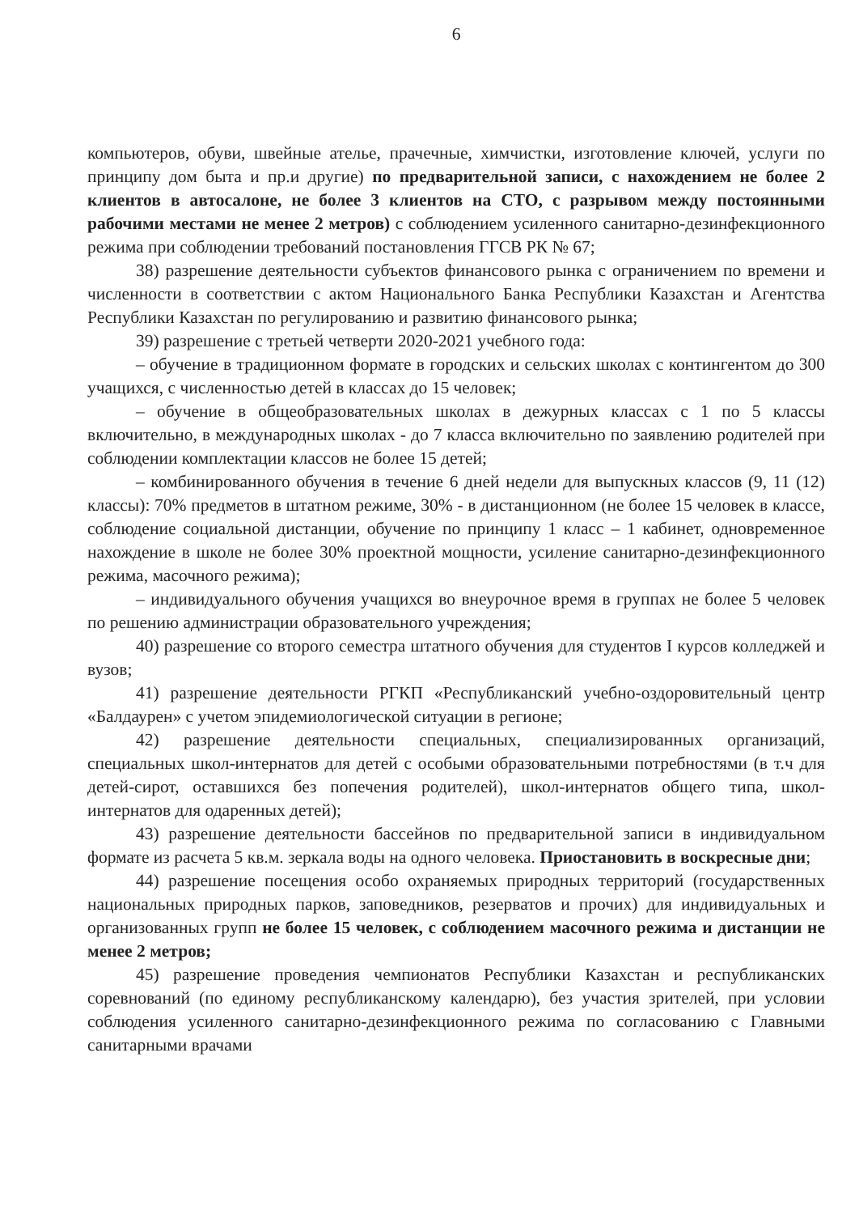6
компьютеров, обуви, швейные ателье, прачечные, химчистки, изготовление ключей, услуги по принципу дом быта и пр.и другие) по предварительной записи, с нахождением не более 2 клиентов в автосалоне, не более 3 клиентов на СТО, с разрывом между постоянными рабочими местами не менее 2 метров) с соблюдением усиленного санитарно-дезинфекционного режима при соблюдении требований постановления ГГСВ РК № 67;
38) разрешение деятельности субъектов финансового рынка с ограничением по времени и численности в соответствии с актом Национального Банка Республики Казахстан и Агентства Республики Казахстан по регулированию и развитию финансового рынка;
39) разрешение с третьей четверти 2020-2021 учебного года:
– обучение в традиционном формате в городских и сельских школах с контингентом до 300 учащихся, с численностью детей в классах до 15 человек;
– обучение в общеобразовательных школах в дежурных классах с 1 по 5 классы включительно, в международных школах - до 7 класса включительно по заявлению родителей при соблюдении комплектации классов не более 15 детей;
– комбинированного обучения в течение 6 дней недели для выпускных классов (9, 11 (12) классы): 70% предметов в штатном режиме, 30% - в дистанционном (не более 15 человек в классе, соблюдение социальной дистанции, обучение по принципу 1 класс – 1 кабинет, одновременное нахождение в школе не более 30% проектной мощности, усиление санитарно-дезинфекционного режима, масочного режима);
– индивидуального обучения учащихся во внеурочное время в группах не более 5 человек по решению администрации образовательного учреждения;
40) разрешение со второго семестра штатного обучения для студентов I курсов колледжей и вузов;
41) разрешение деятельности РГКП «Республиканский учебно-оздоровительный центр «Балдаурен» с учетом эпидемиологической ситуации в регионе;
42) разрешение деятельности специальных, специализированных организаций, специальных школ-интернатов для детей с особыми образовательными потребностями (в т.ч для детей-сирот, оставшихся без попечения родителей), школ-интернатов общего типа, школ-интернатов для одаренных детей);
43) разрешение деятельности бассейнов по предварительной записи в индивидуальном формате из расчета 5 кв.м. зеркала воды на одного человека. Приостановить в воскресные дни;
44) разрешение посещения особо охраняемых природных территорий (государственных национальных природных парков, заповедников, резерватов и прочих) для индивидуальных и организованных групп не более 15 человек, с соблюдением масочного режима и дистанции не менее 2 метров;
45) разрешение проведения чемпионатов Республики Казахстан и республиканских соревнований (по единому республиканскому календарю), без участия зрителей, при условии соблюдения усиленного санитарно-дезинфекционного режима по согласованию с Главными санитарными врачами